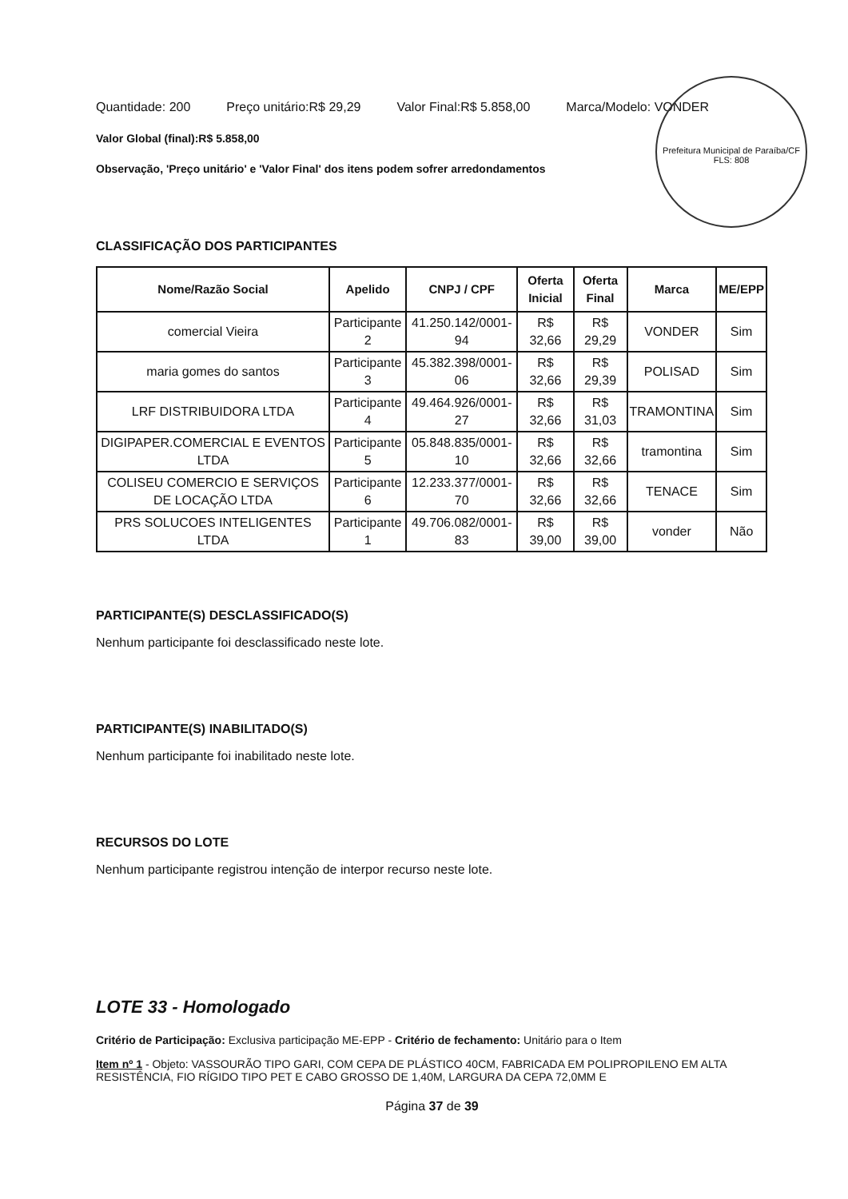Prefeitura Municipal de Paraíba/CF
FLS: 808
Quantidade: 200 Preço unitário:R$ 29,29 Valor Final:R$ 5.858,00 Marca/Modelo: VONDER
Valor Global (final):R$ 5.858,00
Observação, 'Preço unitário' e 'Valor Final' dos itens podem sofrer arredondamentos
CLASSIFICAÇÃO DOS PARTICIPANTES
| Nome/Razão Social | Apelido | CNPJ / CPF | Oferta Inicial | Oferta Final | Marca | ME/EPP |
| --- | --- | --- | --- | --- | --- | --- |
| comercial Vieira | Participante 2 | 41.250.142/0001-94 | R$ 32,66 | R$ 29,29 | VONDER | Sim |
| maria gomes do santos | Participante 3 | 45.382.398/0001-06 | R$ 32,66 | R$ 29,39 | POLISAD | Sim |
| LRF DISTRIBUIDORA LTDA | Participante 4 | 49.464.926/0001-27 | R$ 32,66 | R$ 31,03 | TRAMONTINA | Sim |
| DIGIPAPER.COMERCIAL E EVENTOS LTDA | Participante 5 | 05.848.835/0001-10 | R$ 32,66 | R$ 32,66 | tramontina | Sim |
| COLISEU COMERCIO E SERVIÇOS DE LOCAÇÃO LTDA | Participante 6 | 12.233.377/0001-70 | R$ 32,66 | R$ 32,66 | TENACE | Sim |
| PRS SOLUCOES INTELIGENTES LTDA | Participante 1 | 49.706.082/0001-83 | R$ 39,00 | R$ 39,00 | vonder | Não |
PARTICIPANTE(S) DESCLASSIFICADO(S)
Nenhum participante foi desclassificado neste lote.
PARTICIPANTE(S) INABILITADO(S)
Nenhum participante foi inabilitado neste lote.
RECURSOS DO LOTE
Nenhum participante registrou intenção de interpor recurso neste lote.
LOTE 33 - Homologado
Critério de Participação: Exclusiva participação ME-EPP - Critério de fechamento: Unitário para o Item
Item nº 1 - Objeto: VASSOURÃO TIPO GARI, COM CEPA DE PLÁSTICO 40CM, FABRICADA EM POLIPROPILENO EM ALTA RESISTÊNCIA, FIO RÍGIDO TIPO PET E CABO GROSSO DE 1,40M, LARGURA DA CEPA 72,0MM E
Página 37 de 39